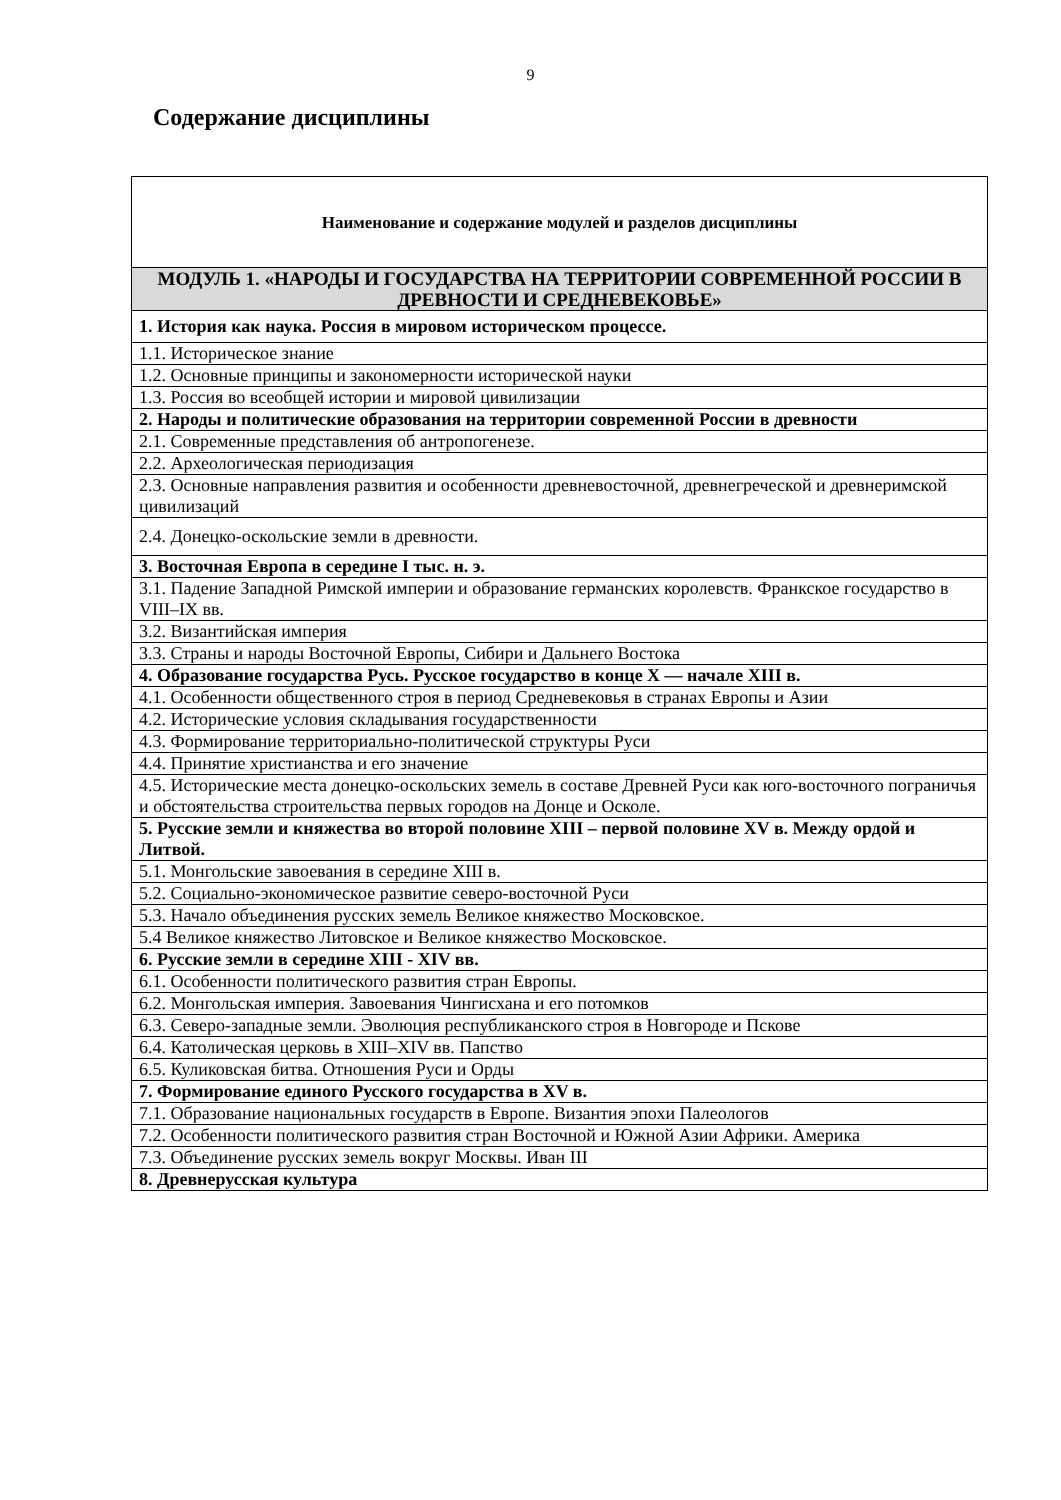9
Содержание дисциплины
| Наименование и содержание модулей и разделов дисциплины |
| --- |
| МОДУЛЬ 1. «НАРОДЫ И ГОСУДАРСТВА НА ТЕРРИТОРИИ СОВРЕМЕННОЙ РОССИИ В ДРЕВНОСТИ И СРЕДНЕВЕКОВЬЕ» |
| 1. История как наука. Россия в мировом историческом процессе. |
| 1.1. Историческое знание |
| 1.2. Основные принципы и закономерности исторической науки |
| 1.3. Россия во всеобщей истории и мировой цивилизации |
| 2. Народы и политические образования на территории современной России в древности |
| 2.1. Современные представления об антропогенезе. |
| 2.2. Археологическая периодизация |
| 2.3. Основные направления развития и особенности древневосточной, древнегреческой и древнеримской цивилизаций |
| 2.4. Донецко-оскольские земли в древности. |
| 3. Восточная Европа в середине I тыс. н. э. |
| 3.1. Падение Западной Римской империи и образование германских королевств. Франкское государство в VIII–IX вв. |
| 3.2. Византийская империя |
| 3.3. Страны и народы Восточной Европы, Сибири и Дальнего Востока |
| 4. Образование государства Русь. Русское государство в конце X — начале XIII в. |
| 4.1. Особенности общественного строя в период Средневековья в странах Европы и Азии |
| 4.2. Исторические условия складывания государственности |
| 4.3. Формирование территориально-политической структуры Руси |
| 4.4. Принятие христианства и его значение |
| 4.5. Исторические места донецко-оскольских земель в составе Древней Руси как юго-восточного пограничья и обстоятельства строительства первых городов на Донце и Осколе. |
| 5. Русские земли и княжества во второй половине XIII – первой половине XV в. Между ордой и Литвой. |
| 5.1. Монгольские завоевания в середине XIII в. |
| 5.2. Социально-экономическое развитие северо-восточной Руси |
| 5.3. Начало объединения русских земель Великое княжество Московское. |
| 5.4 Великое княжество Литовское и Великое княжество Московское. |
| 6. Русские земли в середине XIII - XIV вв. |
| 6.1. Особенности политического развития стран Европы. |
| 6.2. Монгольская империя. Завоевания Чингисхана и его потомков |
| 6.3. Северо-западные земли. Эволюция республиканского строя в Новгороде и Пскове |
| 6.4. Католическая церковь в XIII–XIV вв. Папство |
| 6.5. Куликовская битва. Отношения Руси и Орды |
| 7. Формирование единого Русского государства в XV в. |
| 7.1. Образование национальных государств в Европе. Византия эпохи Палеологов |
| 7.2. Особенности политического развития стран Восточной и Южной Азии Африки. Америка |
| 7.3. Объединение русских земель вокруг Москвы. Иван III |
| 8. Древнерусская культура |